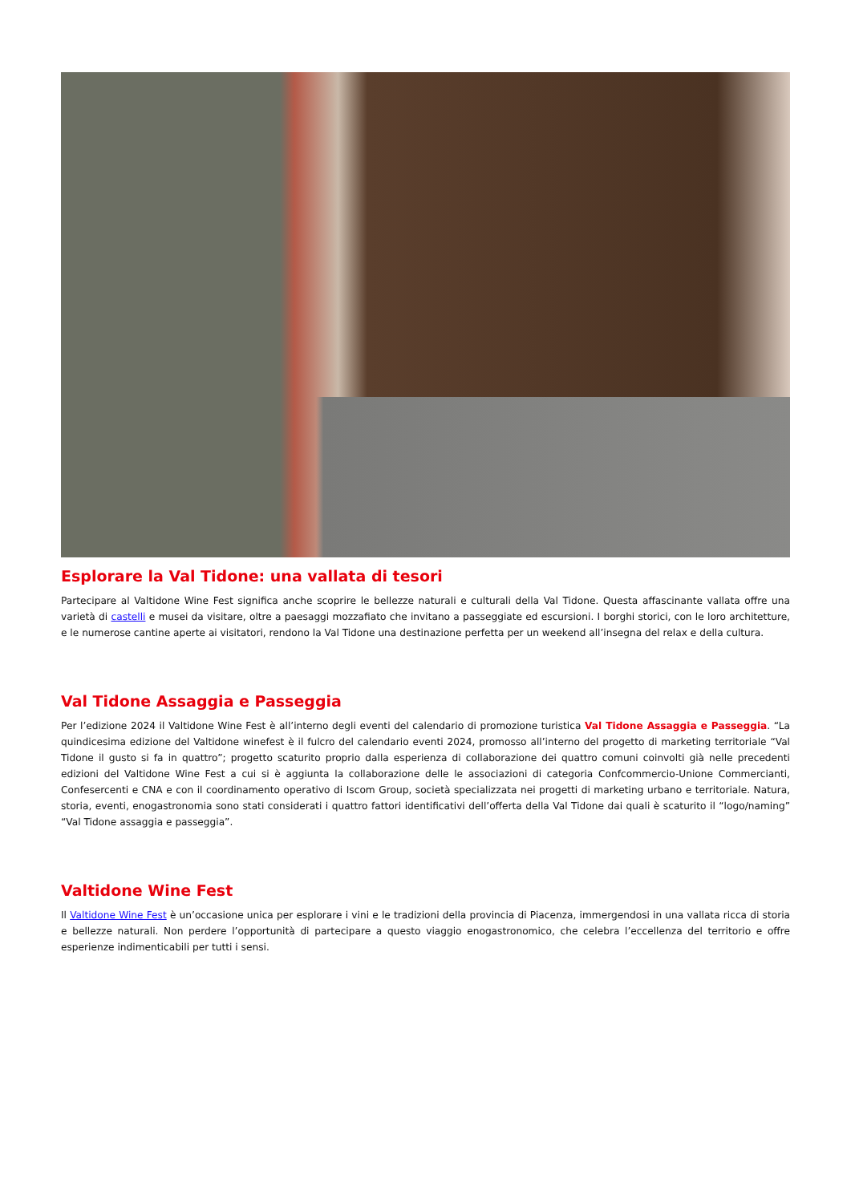Esplorare la Val Tidone: una vallata di tesori
Partecipare al Valtidone Wine Fest significa anche scoprire le bellezze naturali e culturali della Val Tidone. Questa affascinante vallata offre una varietà di castelli e musei da visitare, oltre a paesaggi mozzafiato che invitano a passeggiate ed escursioni. I borghi storici, con le loro architetture, e le numerose cantine aperte ai visitatori, rendono la Val Tidone una destinazione perfetta per un weekend all’insegna del relax e della cultura.
Val Tidone Assaggia e Passeggia
Per l’edizione 2024 il Valtidone Wine Fest è all’interno degli eventi del calendario di promozione turistica Val Tidone Assaggia e Passeggia. “La quindicesima edizione del Valtidone winefest è il fulcro del calendario eventi 2024, promosso all’interno del progetto di marketing territoriale “Val Tidone il gusto si fa in quattro”; progetto scaturito proprio dalla esperienza di collaborazione dei quattro comuni coinvolti già nelle precedenti edizioni del Valtidone Wine Fest a cui si è aggiunta la collaborazione delle le associazioni di categoria Confcommercio-Unione Commercianti, Confesercenti e CNA e con il coordinamento operativo di Iscom Group, società specializzata nei progetti di marketing urbano e territoriale. Natura, storia, eventi, enogastronomia sono stati considerati i quattro fattori identificativi dell’offerta della Val Tidone dai quali è scaturito il “logo/naming” “Val Tidone assaggia e passeggia”.
Valtidone Wine Fest
Il Valtidone Wine Fest è un’occasione unica per esplorare i vini e le tradizioni della provincia di Piacenza, immergendosi in una vallata ricca di storia e bellezze naturali. Non perdere l’opportunità di partecipare a questo viaggio enogastronomico, che celebra l’eccellenza del territorio e offre esperienze indimenticabili per tutti i sensi.